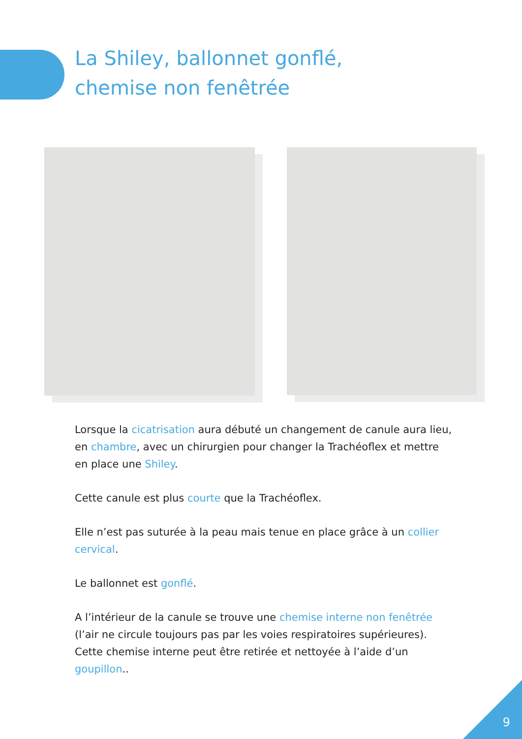La Shiley, ballonnet gonflé,
chemise non fenêtrée
Lorsque la cicatrisation aura débuté un changement de canule aura lieu, en chambre, avec un chirurgien pour changer la Trachéoflex et mettre en place une Shiley.
Cette canule est plus courte que la Trachéoflex.
Elle n’est pas suturée à la peau mais tenue en place grâce à un collier cervical.
Le ballonnet est gonflé.
A l’intérieur de la canule se trouve une chemise interne non fenêtrée (l’air ne circule toujours pas par les voies respiratoires supérieures). Cette chemise interne peut être retirée et nettoyée à l’aide d’un goupillon..
9